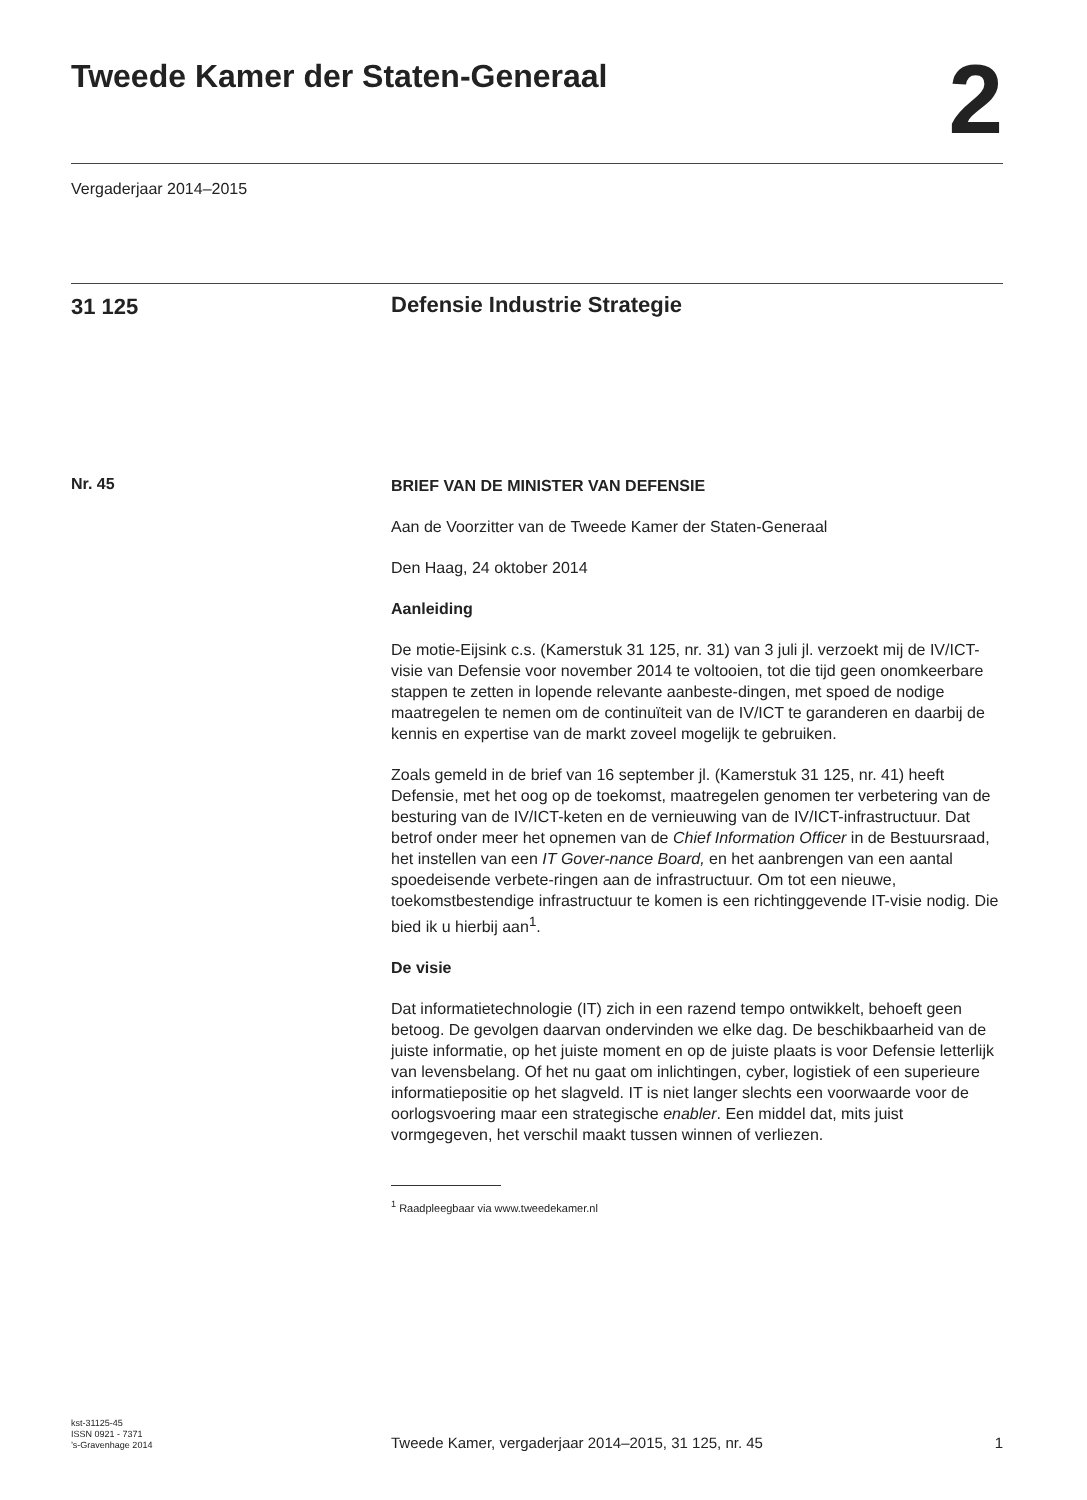Tweede Kamer der Staten-Generaal
2
Vergaderjaar 2014–2015
31 125
Defensie Industrie Strategie
Nr. 45
BRIEF VAN DE MINISTER VAN DEFENSIE
Aan de Voorzitter van de Tweede Kamer der Staten-Generaal
Den Haag, 24 oktober 2014
Aanleiding
De motie-Eijsink c.s. (Kamerstuk 31 125, nr. 31) van 3 juli jl. verzoekt mij de IV/ICT-visie van Defensie voor november 2014 te voltooien, tot die tijd geen onomkeerbare stappen te zetten in lopende relevante aanbeste-dingen, met spoed de nodige maatregelen te nemen om de continuïteit van de IV/ICT te garanderen en daarbij de kennis en expertise van de markt zoveel mogelijk te gebruiken.
Zoals gemeld in de brief van 16 september jl. (Kamerstuk 31 125, nr. 41) heeft Defensie, met het oog op de toekomst, maatregelen genomen ter verbetering van de besturing van de IV/ICT-keten en de vernieuwing van de IV/ICT-infrastructuur. Dat betrof onder meer het opnemen van de Chief Information Officer in de Bestuursraad, het instellen van een IT Gover-nance Board, en het aanbrengen van een aantal spoedeisende verbete-ringen aan de infrastructuur. Om tot een nieuwe, toekomstbestendige infrastructuur te komen is een richtinggevende IT-visie nodig. Die bied ik u hierbij aan<sup>1</sup>.
De visie
Dat informatietechnologie (IT) zich in een razend tempo ontwikkelt, behoeft geen betoog. De gevolgen daarvan ondervinden we elke dag. De beschikbaarheid van de juiste informatie, op het juiste moment en op de juiste plaats is voor Defensie letterlijk van levensbelang. Of het nu gaat om inlichtingen, cyber, logistiek of een superieure informatiepositie op het slagveld. IT is niet langer slechts een voorwaarde voor de oorlogsvoering maar een strategische enabler. Een middel dat, mits juist vormgegeven, het verschil maakt tussen winnen of verliezen.
<sup>1</sup> Raadpleegbaar via www.tweedekamer.nl
kst-31125-45
ISSN 0921 - 7371
’s-Gravenhage 2014
Tweede Kamer, vergaderjaar 2014–2015, 31 125, nr. 45
1